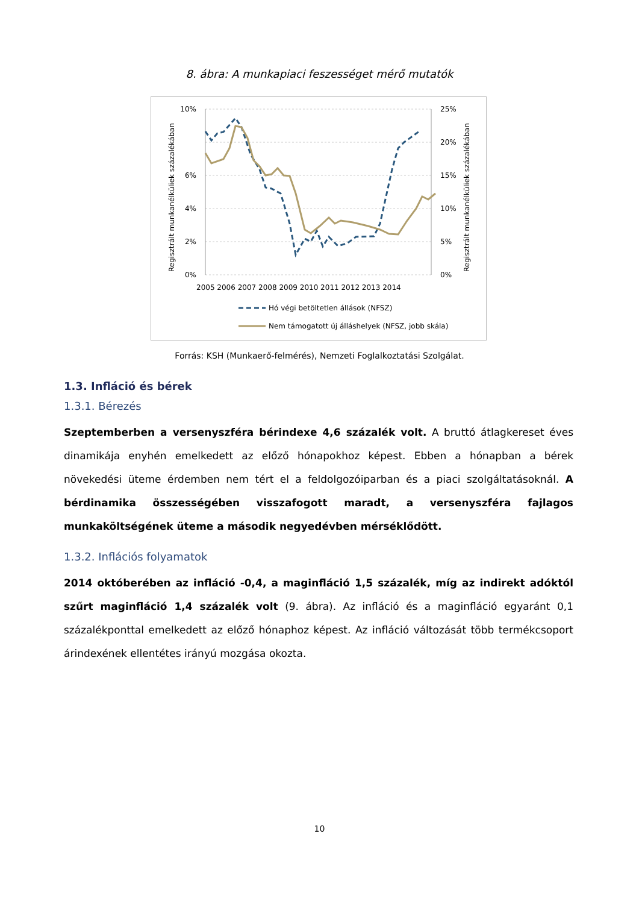8. ábra: A munkapiaci feszességet mérő mutatók
Regisztrált munkanélküliek százalékában
Regisztrált munkanélküliek százalékában
10%
6%
4%
2%
0%
25%
20%
15%
10%
5%
0%
2005 2006 2007 2008 2009 2010 2011 2012 2013 2014
Hó végi betöltetlen állások (NFSZ)
Nem támogatott új álláshelyek (NFSZ, jobb skála)
Forrás: KSH (Munkaerő-felmérés), Nemzeti Foglalkoztatási Szolgálat.
1.3. Infláció és bérek
1.3.1. Bérezés
Szeptemberben a versenyszféra bérindexe 4,6 százalék volt. A bruttó átlagkereset éves dinamikája enyhén emelkedett az előző hónapokhoz képest. Ebben a hónapban a bérek növekedési üteme érdemben nem tért el a feldolgozóiparban és a piaci szolgáltatásoknál. A bérdinamika összességében visszafogott maradt, a versenyszféra fajlagos munkaköltségének üteme a második negyedévben mérséklődött.
1.3.2. Inflációs folyamatok
2014 októberében az infláció -0,4, a maginfláció 1,5 százalék, míg az indirekt adóktól szűrt maginfláció 1,4 százalék volt (9. ábra). Az infláció és a maginfláció egyaránt 0,1 százalékponttal emelkedett az előző hónaphoz képest. Az infláció változását több termékcsoport árindexének ellentétes irányú mozgása okozta.
10